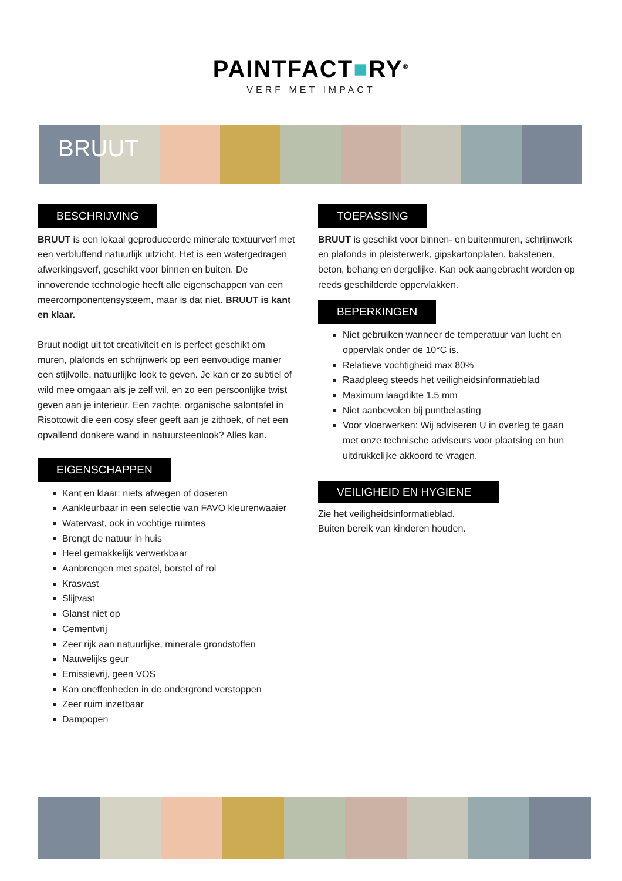PAINTFACT■RY<sup>®</sup>
VERF MET IMPACT
BRUUT
BESCHRIJVING
BRUUT is een lokaal geproduceerde minerale textuurverf met een verbluffend natuurlijk uitzicht. Het is een watergedragen afwerkingsverf, geschikt voor binnen en buiten. De innoverende technologie heeft alle eigenschappen van een meercomponentensysteem, maar is dat niet. BRUUT is kant en klaar.
Bruut nodigt uit tot creativiteit en is perfect geschikt om muren, plafonds en schrijnwerk op een eenvoudige manier een stijlvolle, natuurlijke look te geven. Je kan er zo subtiel of wild mee omgaan als je zelf wil, en zo een persoonlijke twist geven aan je interieur. Een zachte, organische salontafel in Risottowit die een cosy sfeer geeft aan je zithoek, of net een opvallend donkere wand in natuursteenlook? Alles kan.
EIGENSCHAPPEN
Kant en klaar: niets afwegen of doseren
Aankleurbaar in een selectie van FAVO kleurenwaaier
Watervast, ook in vochtige ruimtes
Brengt de natuur in huis
Heel gemakkelijk verwerkbaar
Aanbrengen met spatel, borstel of rol
Krasvast
Slijtvast
Glanst niet op
Cementvrij
Zeer rijk aan natuurlijke, minerale grondstoffen
Nauwelijks geur
Emissievrij, geen VOS
Kan oneffenheden in de ondergrond verstoppen
Zeer ruim inzetbaar
Dampopen
TOEPASSING
BRUUT is geschikt voor binnen- en buitenmuren, schrijnwerk en plafonds in pleisterwerk, gipskartonplaten, bakstenen, beton, behang en dergelijke. Kan ook aangebracht worden op reeds geschilderde oppervlakken.
BEPERKINGEN
Niet gebruiken wanneer de temperatuur van lucht en oppervlak onder de 10°C is.
Relatieve vochtigheid max 80%
Raadpleeg steeds het veiligheidsinformatieblad
Maximum laagdikte 1.5 mm
Niet aanbevolen bij puntbelasting
Voor vloerwerken: Wij adviseren U in overleg te gaan met onze technische adviseurs voor plaatsing en hun uitdrukkelijke akkoord te vragen.
VEILIGHEID EN HYGIENE
Zie het veiligheidsinformatieblad.
Buiten bereik van kinderen houden.